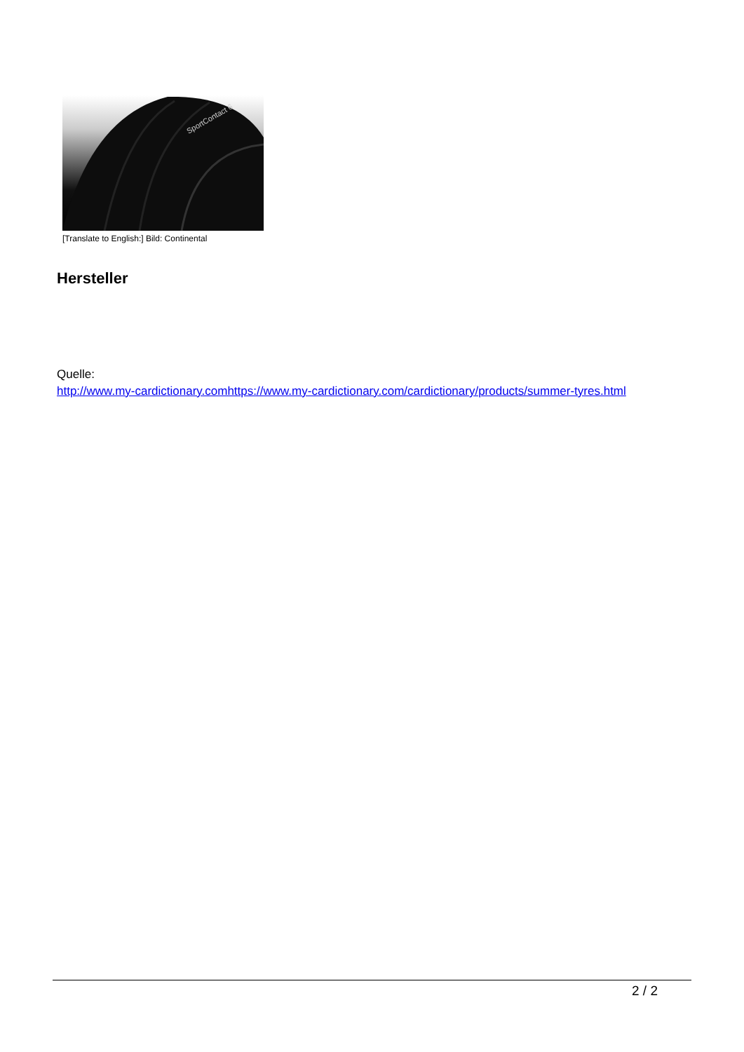SportContact 6
[Translate to English:] Bild: Continental
Hersteller
Quelle:
http://www.my-cardictionary.comhttps://www.my-cardictionary.com/cardictionary/products/summer-tyres.html
2 / 2